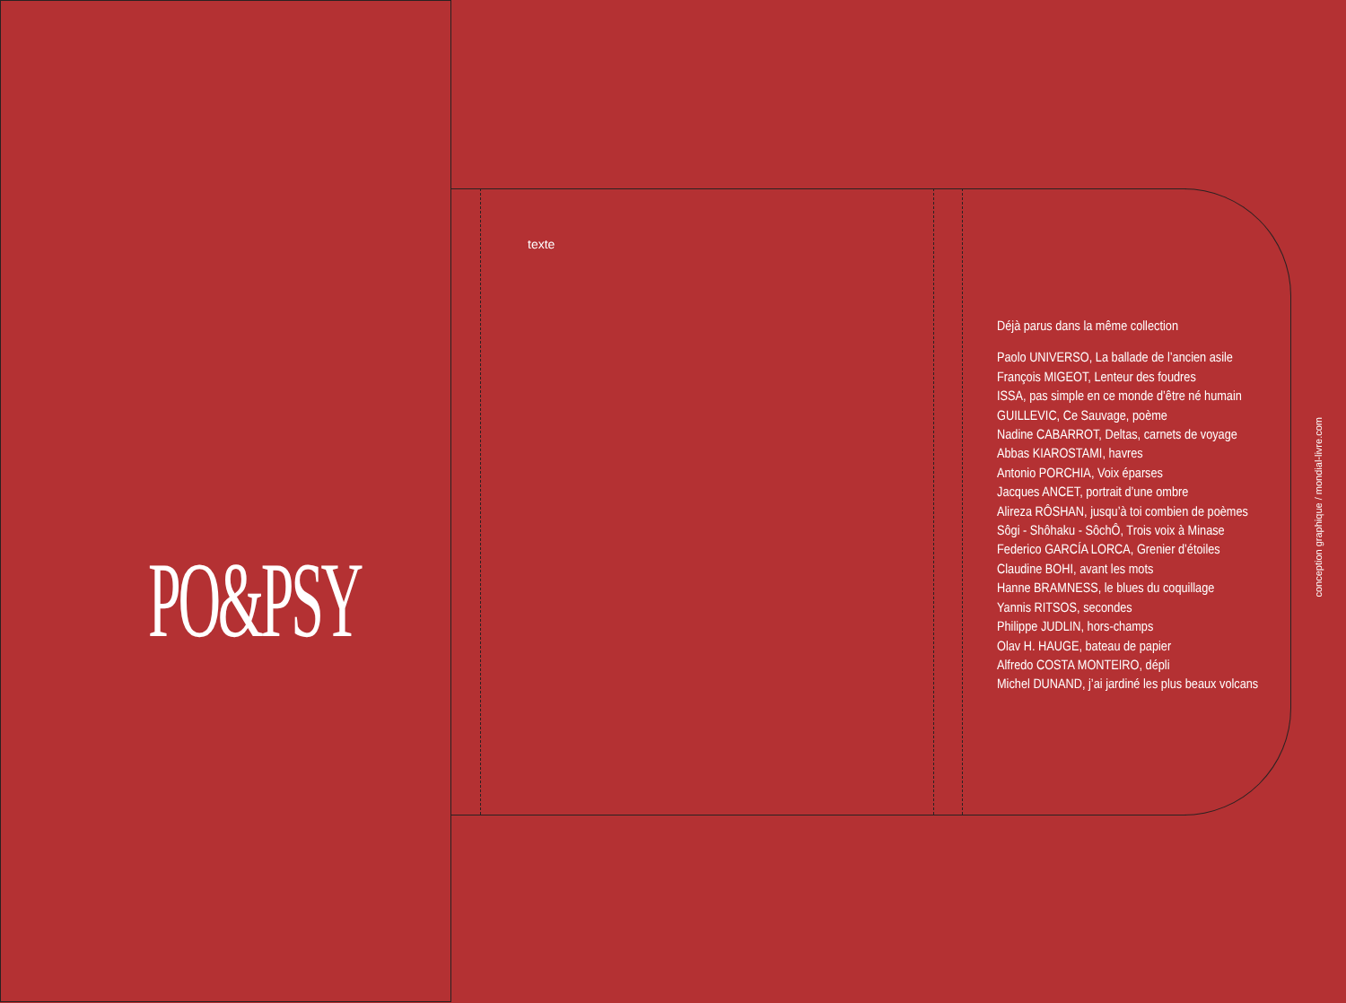PO&PSY
texte
Déjà parus dans la même collection
Paolo UNIVERSO, La ballade de l’ancien asile
François MIGEOT, Lenteur des foudres
ISSA, pas simple en ce monde d’être né humain
GUILLEVIC, Ce Sauvage, poème
Nadine CABARROT, Deltas, carnets de voyage
Abbas KIAROSTAMI, havres
Antonio PORCHIA, Voix éparses
Jacques ANCET, portrait d’une ombre
Alireza RÔSHAN, jusqu’à toi combien de poèmes
Sôgi - Shôhaku - SôchÔ, Trois voix à Minase
Federico GARCÍA LORCA, Grenier d’étoiles
Claudine BOHI, avant les mots
Hanne BRAMNESS, le blues du coquillage
Yannis RITSOS, secondes
Philippe JUDLIN, hors-champs
Olav H. HAUGE, bateau de papier
Alfredo COSTA MONTEIRO, dépli
Michel DUNAND, j’ai jardiné les plus beaux volcans
conception graphique / mondial-livre.com